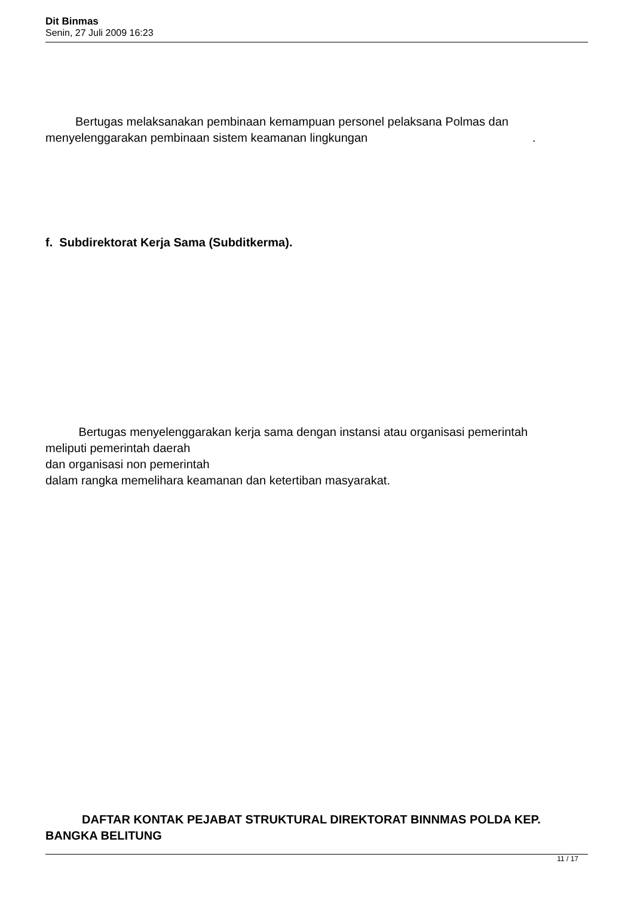Dit Binmas
Senin, 27 Juli 2009 16:23
Bertugas melaksanakan pembinaan kemampuan personel pelaksana Polmas dan menyelenggarakan pembinaan sistem keamanan lingkungan .
f. Subdirektorat Kerja Sama (Subditkerma).
Bertugas menyelenggarakan kerja sama dengan instansi atau organisasi pemerintah
meliputi pemerintah daerah
dan organisasi non pemerintah
dalam rangka memelihara keamanan dan ketertiban masyarakat.
DAFTAR KONTAK PEJABAT STRUKTURAL DIREKTORAT BINNMAS POLDA KEP. BANGKA BELITUNG
11 / 17